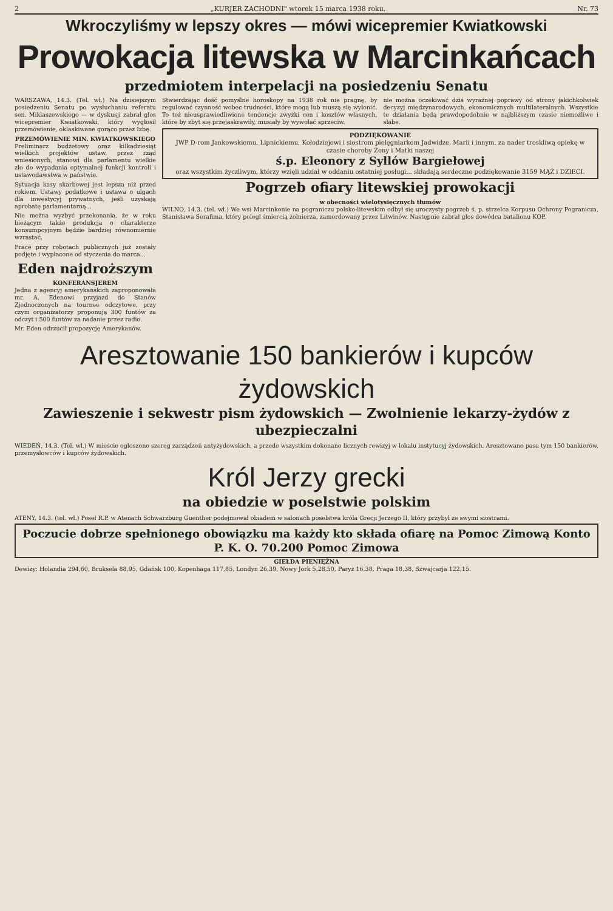2 „KURJER ZACHODNI" wtorek 15 marca 1938 roku. Nr. 73
Wkroczyliśmy w lepszy okres — mówi wicepremier Kwiatkowski
Prowokacja litewska w Marcinkańcach
przedmiotem interpelacji na posiedzeniu Senatu
WARSZAWA, 14.3. (Tel. wł.) Na dzisiejszym posiedzeniu Senatu po wysłuchaniu referatu sen. Mikiaszewskiego — w dyskusji zabrał głos wicepremier Kwiatkowski, który wygłosił przemówienie, oklaskiwane gorąco przez Izbę.
PRZEMÓWIENIE MIN. KWIATKOWSKIEGO
Preliminarz budżetowy oraz kilkadziesiąt wielkich projektów ustaw, przez rząd wniesionych, stanowi dla parlamentu wielkie zło do wypadania optymalnej funkcji kontroli i ustawodawstwa w państwie.
Sytuacja kasy skarbowej jest lepsza niż przed rokiem. Ustawy podatkowe i ustawa o ulgach dla inwestycyj prywatnych, jeśli uzyskają aprobatę parlamentarną...
Nie można wyzbyć przekonania, że w roku bieżącym także produkcja o charakterze konsumpcyjnym będzie bardziej równomiernie wzrastać.
Prace przy robotach publicznych już zostały podjęte i wypłacone od styczenia do marca...
Eden najdroższym
KONFERANSJEREM
Jedna z agencyj amerykańskich zaproponowała mr. A. Edenowi przyjazd do Stanów Zjednoczonych na tournee odczytowe, przy czym organizatorzy proponują 300 funtów za odczyt i 500 funtów za nadanie przez radio.
Mr. Eden odrzucił propozycję Amerykanów.
Stwierdzając dość pomyślne horoskopy na 1938 rok nie pragnę, by regulować czynność wobec trudności, które mogą lub muszą się wyłonić. To też nieusprawiedliwione tendencje zwyżki cen i kosztów własnych, które by zbyt się przejaskrawiły, musiały by wywołać sprzeciw.
nie można oczekiwać dziś wyraźnej poprawy od strony jakichkolwiek decyzyj międzynarodowych, ekonomicznych multilateralnych. Wszystkie te działania będą prawdopodobnie w najbliższym czasie niemożliwe i słabe.
PODZIĘKOWANIE
JWP D-rom Jankowskiemu, Lipnickiemu, Kołodziejowi i siostrom pielęgniarkom Jadwidze, Marii i innym, za nader troskliwą opiekę w czasie choroby Żony i Matki naszej
ś.p. Eleonory z Syllów Bargiełowej
oraz wszystkim życzliwym, którzy wzięli udział w oddaniu ostatniej posługi... składają serdeczne podziękowanie 3159 MĄŻ i DZIECI.
Pogrzeb ofiary litewskiej prowokacji
w obecności wielotysięcznych tłumów
WILNO, 14.3. (tel. wł.) We wsi Marcinkonie na pograniczu polsko-litewskim odbył się uroczysty pogrzeb ś. p. strzelca Korpusu Ochrony Pogranicza, Stanisława Serafima, który poległ śmiercią żołnierza, zamordowany przez Litwinów. Następnie zabrał głos dowódca batalionu KOP.
Aresztowanie 150 bankierów i kupców żydowskich
Zawieszenie i sekwestr pism żydowskich — Zwolnienie lekarzy-żydów z ubezpieczalni
WIEDEŃ, 14.3. (Tel. wł.) W mieście ogłoszono szereg zarządzeń antyżydowskich, a przede wszystkim dokonano licznych rewizyj w lokalu instytucyj żydowskich. Aresztowano pasa tym 150 bankierów, przemysłowców i kupców żydowskich.
Król Jerzy grecki
na obiedzie w poselstwie polskim
ATENY, 14.3. (tel. wł.) Poseł R.P. w Atenach Schwarzburg Guenther podejmował obiadem w salonach poselstwa króla Grecji Jerzego II, który przybył ze swymi siostrami.
Poczucie dobrze spełnionego obowiązku ma każdy kto składa ofiarę na Pomoc Zimową Konto P. K. O. 70.200 Pomoc Zimowa
GIEŁDA PIENIĘŻNA
Dewizy: Holandia 294,60, Bruksela 88,95, Gdańsk 100, Kopenhaga 117,85, Londyn 26,39, Nowy Jork 5,28,50, Paryż 16,38, Praga 18,38, Szwajcarja 122,15.